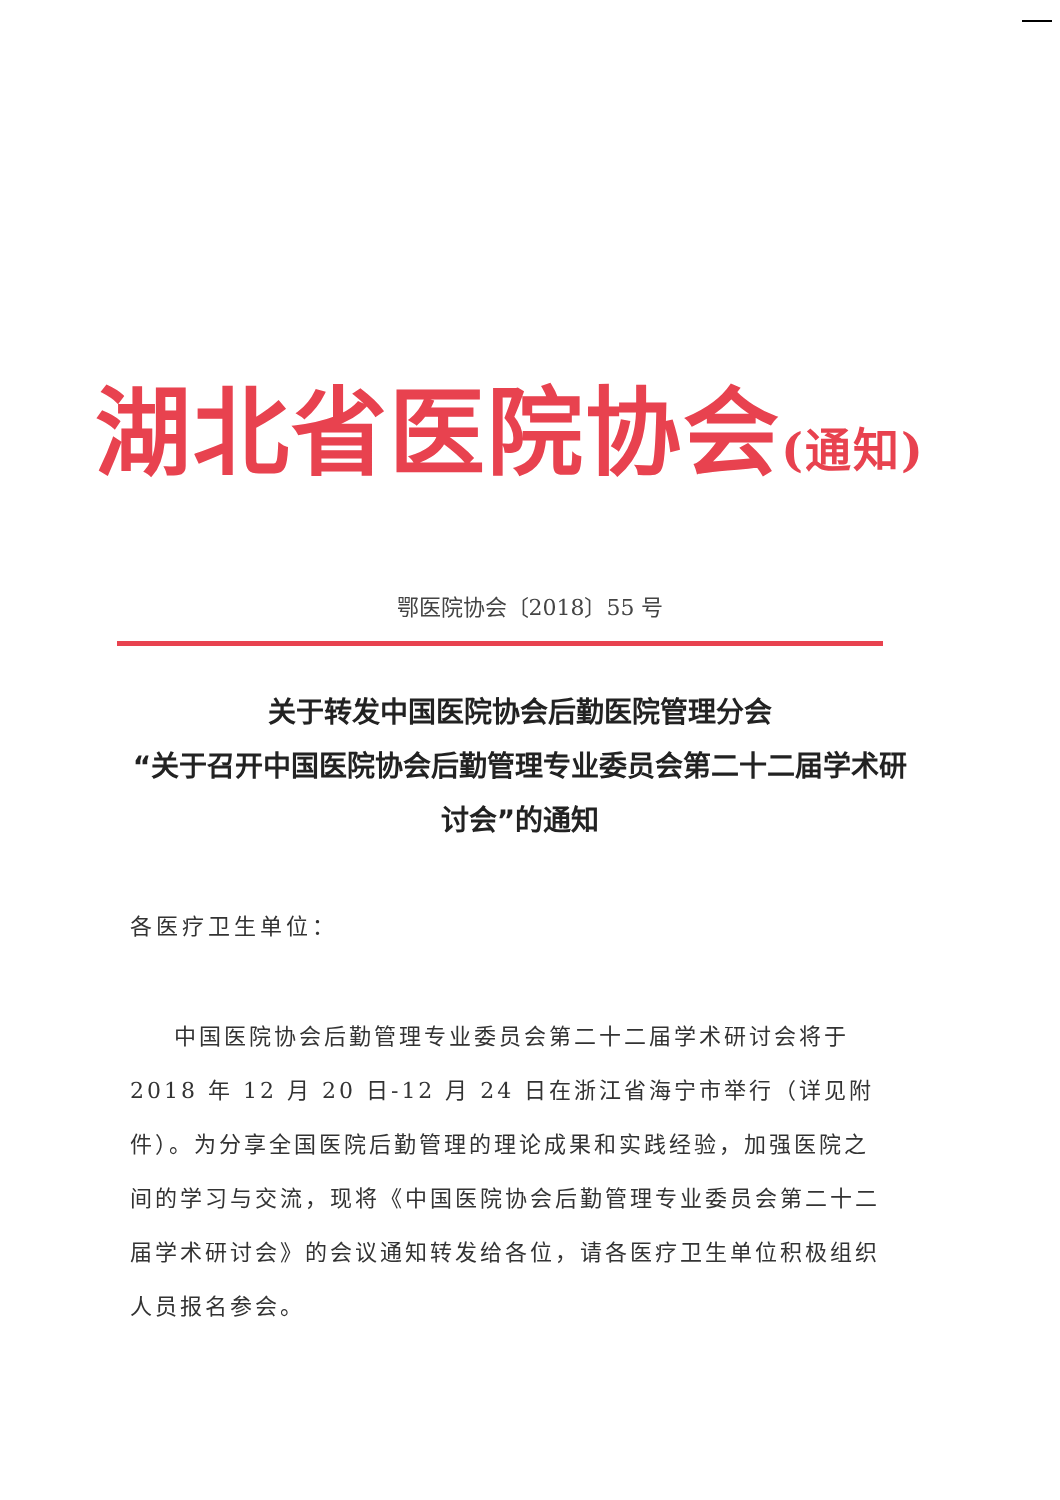湖北省医院协会(通知)
鄂医院协会〔2018〕55 号
关于转发中国医院协会后勤医院管理分会
“关于召开中国医院协会后勤管理专业委员会第二十二届学术研讨会”的通知
各医疗卫生单位：
中国医院协会后勤管理专业委员会第二十二届学术研讨会将于2018 年 12 月 20 日-12 月 24 日在浙江省海宁市举行（详见附件）。为分享全国医院后勤管理的理论成果和实践经验，加强医院之间的学习与交流，现将《中国医院协会后勤管理专业委员会第二十二届学术研讨会》的会议通知转发给各位，请各医疗卫生单位积极组织人员报名参会。